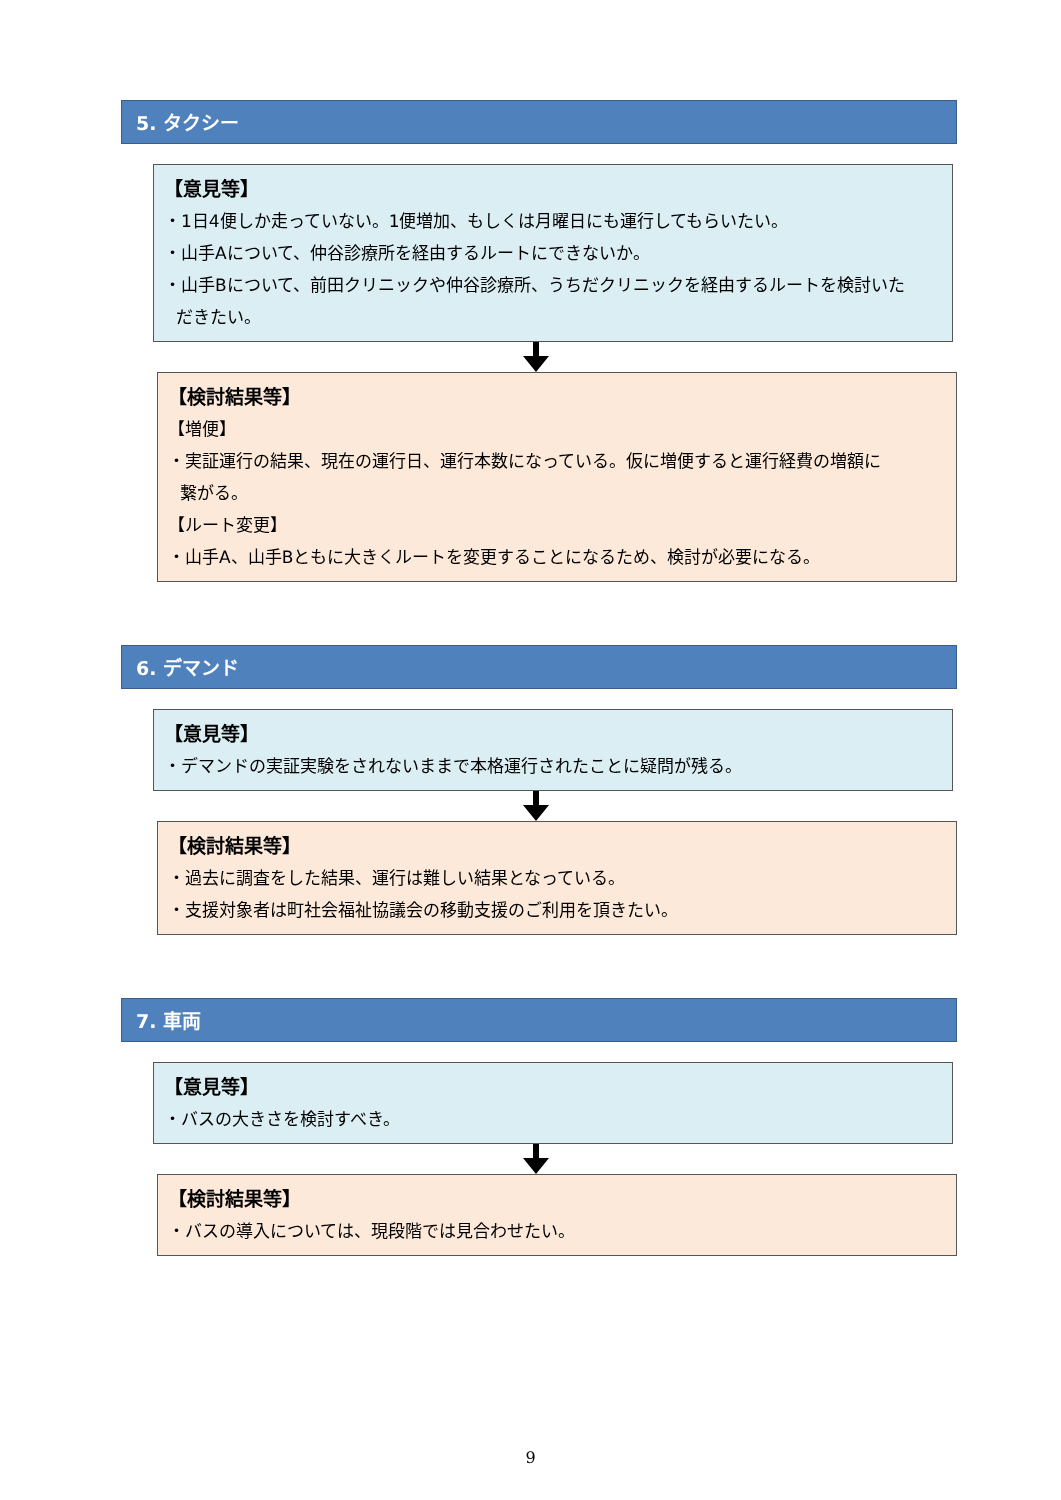5. タクシー
【意見等】
・1日4便しか走っていない。1便増加、もしくは月曜日にも運行してもらいたい。
・山手Aについて、仲谷診療所を経由するルートにできないか。
・山手Bについて、前田クリニックや仲谷診療所、うちだクリニックを経由するルートを検討いた
だきたい。
【検討結果等】
【増便】
・実証運行の結果、現在の運行日、運行本数になっている。仮に増便すると運行経費の増額に
繋がる。
【ルート変更】
・山手A、山手Bともに大きくルートを変更することになるため、検討が必要になる。
6. デマンド
【意見等】
・デマンドの実証実験をされないままで本格運行されたことに疑問が残る。
【検討結果等】
・過去に調査をした結果、運行は難しい結果となっている。
・支援対象者は町社会福祉協議会の移動支援のご利用を頂きたい。
7. 車両
【意見等】
・バスの大きさを検討すべき。
【検討結果等】
・バスの導入については、現段階では見合わせたい。
9